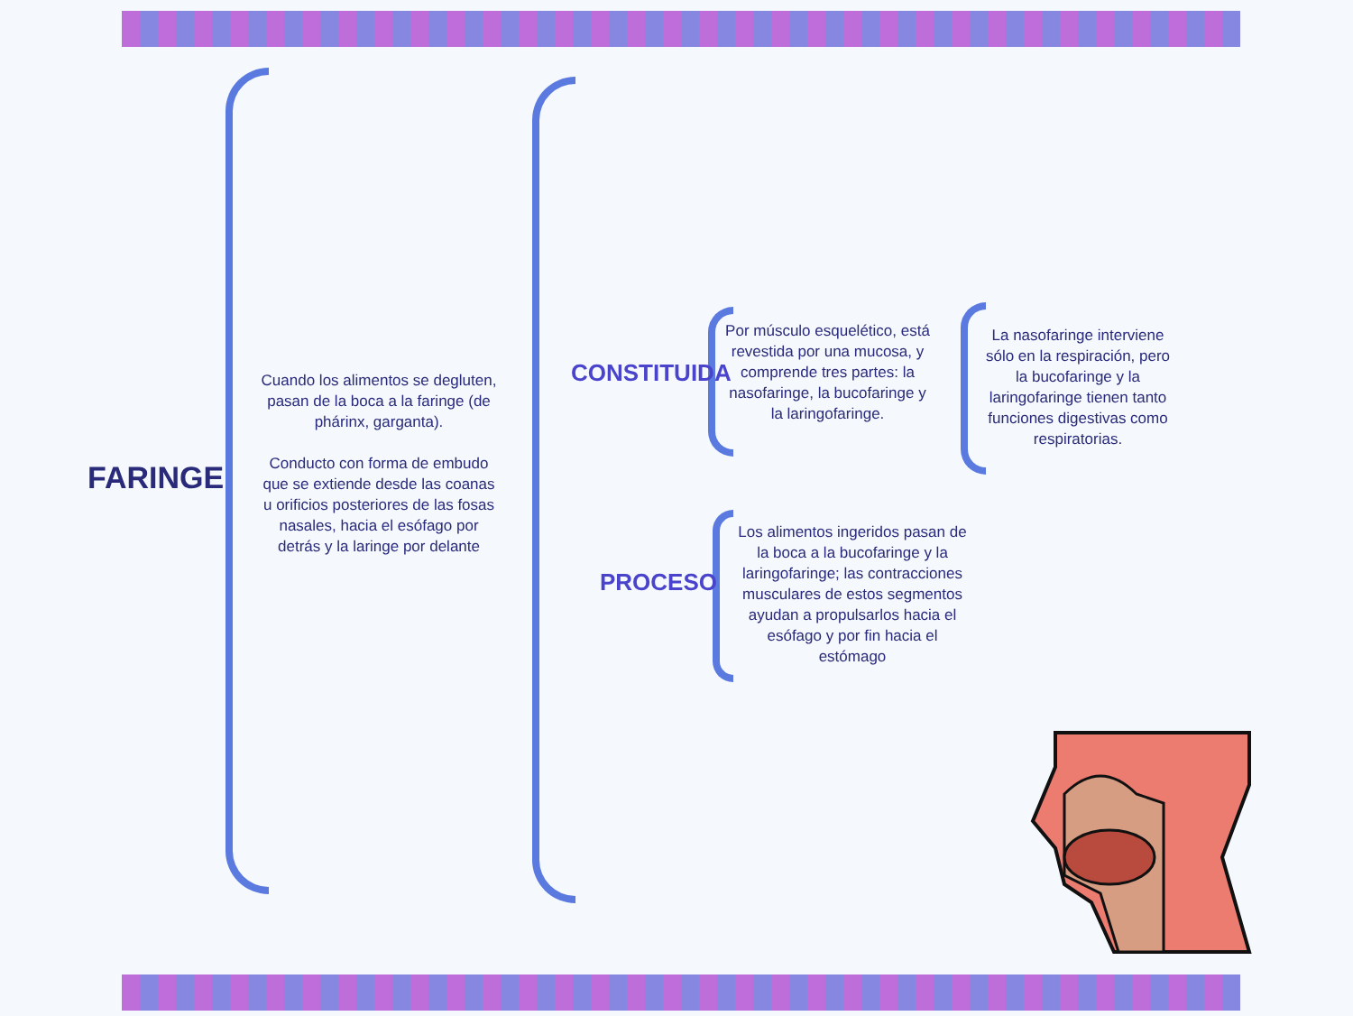FARINGE
Cuando los alimentos se degluten, pasan de la boca a la faringe (de phárinx, garganta).
Conducto con forma de embudo que se extiende desde las coanas u orificios posteriores de las fosas nasales, hacia el esófago por detrás y la laringe por delante
CONSTITUIDA
Por músculo esquelético, está revestida por una mucosa, y comprende tres partes: la nasofaringe, la bucofaringe y la laringofaringe.
La nasofaringe interviene sólo en la respiración, pero la bucofaringe y la laringofaringe tienen tanto funciones digestivas como respiratorias.
PROCESO
Los alimentos ingeridos pasan de la boca a la bucofaringe y la laringofaringe; las contracciones musculares de estos segmentos ayudan a propulsarlos hacia el esófago y por fin hacia el estómago